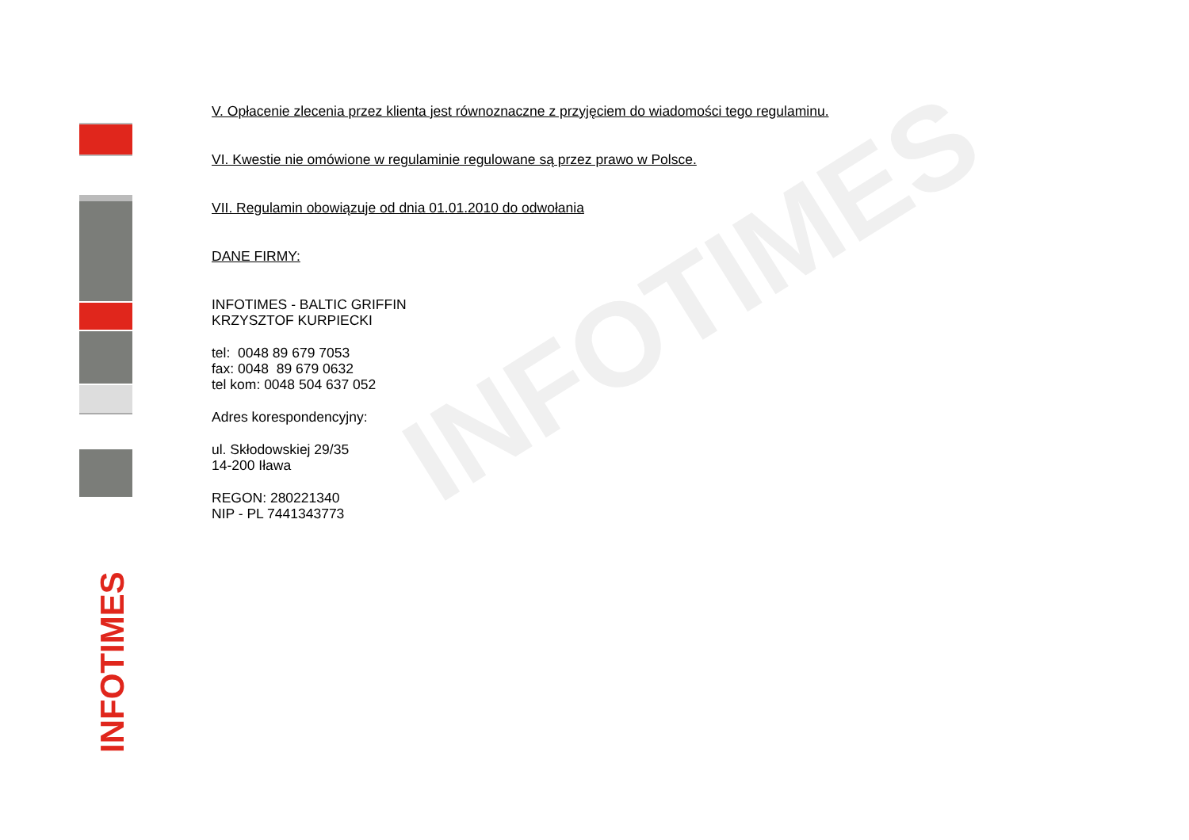INFOTIMES
INFOTIMES
V. Opłacenie zlecenia przez klienta jest równoznaczne z przyjęciem do wiadomości tego regulaminu.
VI. Kwestie nie omówione w regulaminie regulowane są przez prawo w Polsce.
VII. Regulamin obowiązuje od dnia 01.01.2010 do odwołania
DANE FIRMY:
INFOTIMES - BALTIC GRIFFIN
KRZYSZTOF KURPIECKI
tel: 0048 89 679 7053
fax: 0048 89 679 0632
tel kom: 0048 504 637 052
Adres korespondencyjny:
ul. Skłodowskiej 29/35
14-200 Iława
REGON: 280221340
NIP - PL 7441343773